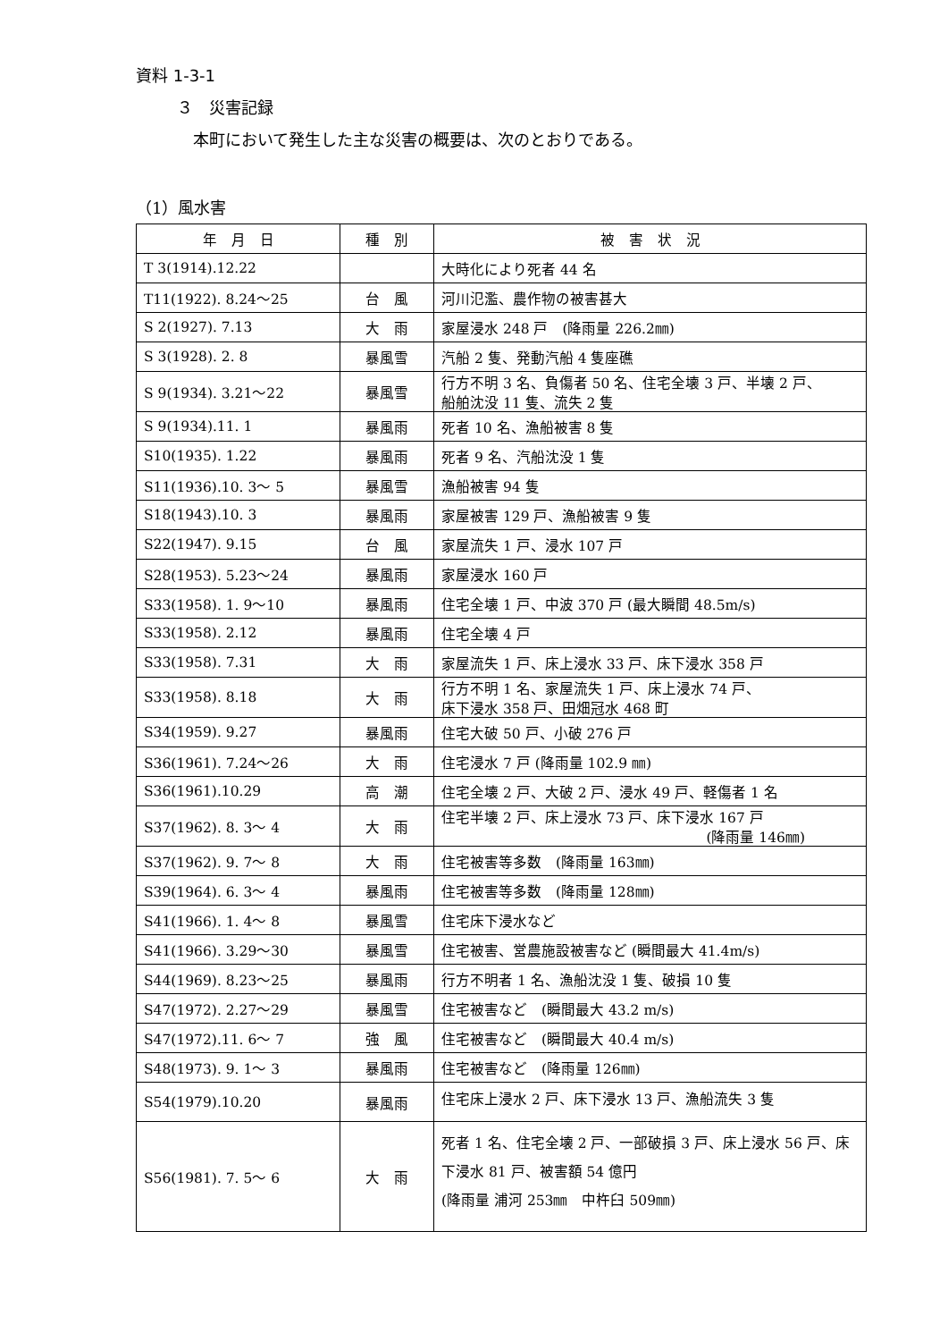資料 1-3-1
３　災害記録
本町において発生した主な災害の概要は、次のとおりである。
（1）風水害
| 年 月 日 | 種 別 | 被 害 状 況 |
| --- | --- | --- |
| T 3(1914).12.22 | | 大時化により死者 44 名 |
| T11(1922). 8.24～25 | 台 風 | 河川氾濫、農作物の被害甚大 |
| S 2(1927). 7.13 | 大 雨 | 家屋浸水 248 戸 (降雨量 226.2㎜) |
| S 3(1928). 2. 8 | 暴風雪 | 汽船 2 隻、発動汽船 4 隻座礁 |
| S 9(1934). 3.21～22 | 暴風雪 | 行方不明 3 名、負傷者 50 名、住宅全壊 3 戸、半壊 2 戸、 船舶沈没 11 隻、流失 2 隻 |
| S 9(1934).11. 1 | 暴風雨 | 死者 10 名、漁船被害 8 隻 |
| S10(1935). 1.22 | 暴風雨 | 死者 9 名、汽船沈没 1 隻 |
| S11(1936).10. 3～ 5 | 暴風雪 | 漁船被害 94 隻 |
| S18(1943).10. 3 | 暴風雨 | 家屋被害 129 戸、漁船被害 9 隻 |
| S22(1947). 9.15 | 台 風 | 家屋流失 1 戸、浸水 107 戸 |
| S28(1953). 5.23～24 | 暴風雨 | 家屋浸水 160 戸 |
| S33(1958). 1. 9～10 | 暴風雨 | 住宅全壊 1 戸、中波 370 戸 (最大瞬間 48.5m/s) |
| S33(1958). 2.12 | 暴風雨 | 住宅全壊 4 戸 |
| S33(1958). 7.31 | 大 雨 | 家屋流失 1 戸、床上浸水 33 戸、床下浸水 358 戸 |
| S33(1958). 8.18 | 大 雨 | 行方不明 1 名、家屋流失 1 戸、床上浸水 74 戸、 床下浸水 358 戸、田畑冠水 468 町 |
| S34(1959). 9.27 | 暴風雨 | 住宅大破 50 戸、小破 276 戸 |
| S36(1961). 7.24～26 | 大 雨 | 住宅浸水 7 戸 (降雨量 102.9 ㎜) |
| S36(1961).10.29 | 高 潮 | 住宅全壊 2 戸、大破 2 戸、浸水 49 戸、軽傷者 1 名 |
| S37(1962). 8. 3～ 4 | 大 雨 | 住宅半壊 2 戸、床上浸水 73 戸、床下浸水 167 戸 (降雨量 146㎜) |
| S37(1962). 9. 7～ 8 | 大 雨 | 住宅被害等多数 (降雨量 163㎜) |
| S39(1964). 6. 3～ 4 | 暴風雨 | 住宅被害等多数 (降雨量 128㎜) |
| S41(1966). 1. 4～ 8 | 暴風雪 | 住宅床下浸水など |
| S41(1966). 3.29～30 | 暴風雪 | 住宅被害、営農施設被害など (瞬間最大 41.4m/s) |
| S44(1969). 8.23～25 | 暴風雨 | 行方不明者 1 名、漁船沈没 1 隻、破損 10 隻 |
| S47(1972). 2.27～29 | 暴風雪 | 住宅被害など (瞬間最大 43.2 m/s) |
| S47(1972).11. 6～ 7 | 強 風 | 住宅被害など (瞬間最大 40.4 m/s) |
| S48(1973). 9. 1～ 3 | 暴風雨 | 住宅被害など (降雨量 126㎜) |
| S54(1979).10.20 | 暴風雨 | 住宅床上浸水 2 戸、床下浸水 13 戸、漁船流失 3 隻 |
| S56(1981). 7. 5～ 6 | 大 雨 | 死者 1 名、住宅全壊 2 戸、一部破損 3 戸、床上浸水 56 戸、床下浸水 81 戸、被害額 54 億円 (降雨量 浦河 253㎜ 中杵臼 509㎜) |